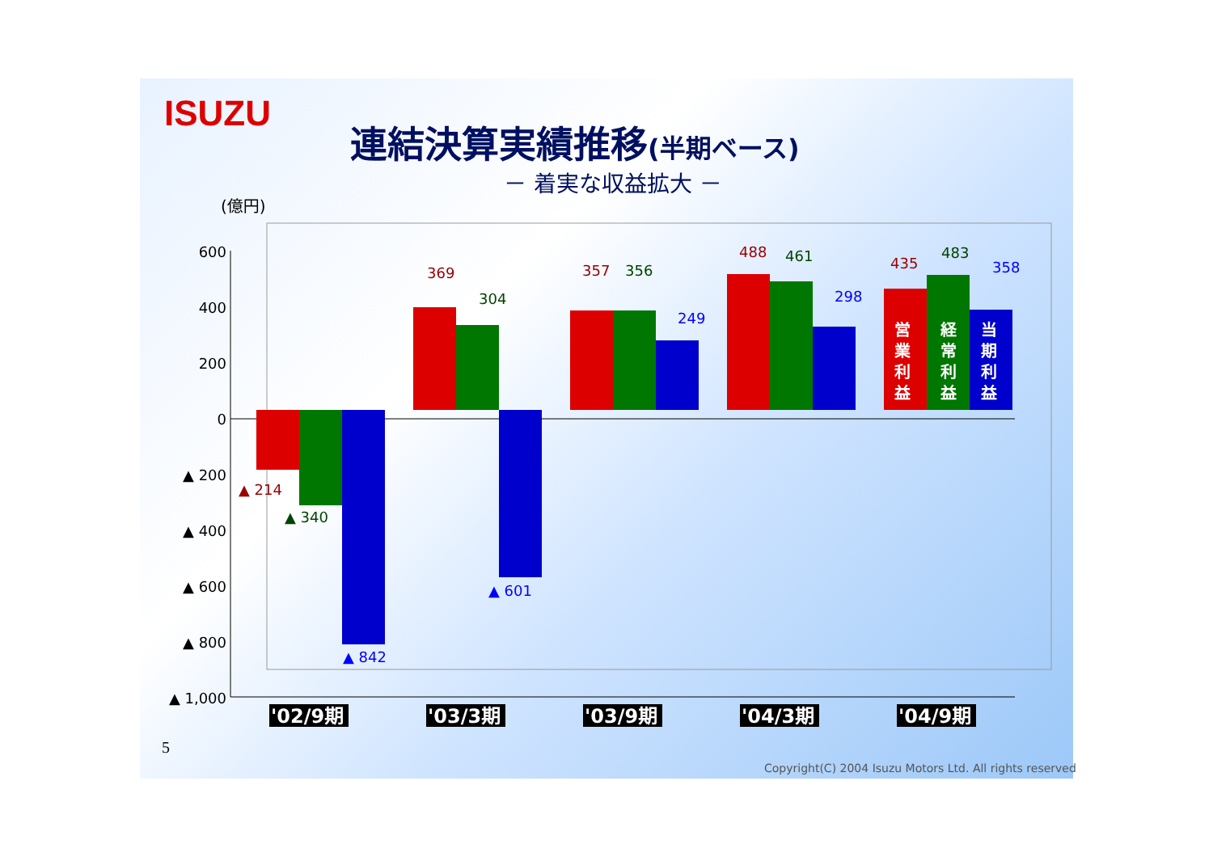ISUZU
連結決算実績推移(半期ベース)
－ 着実な収益拡大 －
(億円)
600
400
200
0
▲ 200
▲ 400
▲ 600
▲ 800
▲ 1,000
▲ 214
369
357
488
435
▲ 340
304
356
461
483
▲ 842
▲ 601
249
298
358
営
業
利
益
経
常
利
益
当
期
利
益
'02/9期
'03/3期
'03/9期
'04/3期
'04/9期
5
Copyright(C) 2004 Isuzu Motors Ltd. All rights reserved